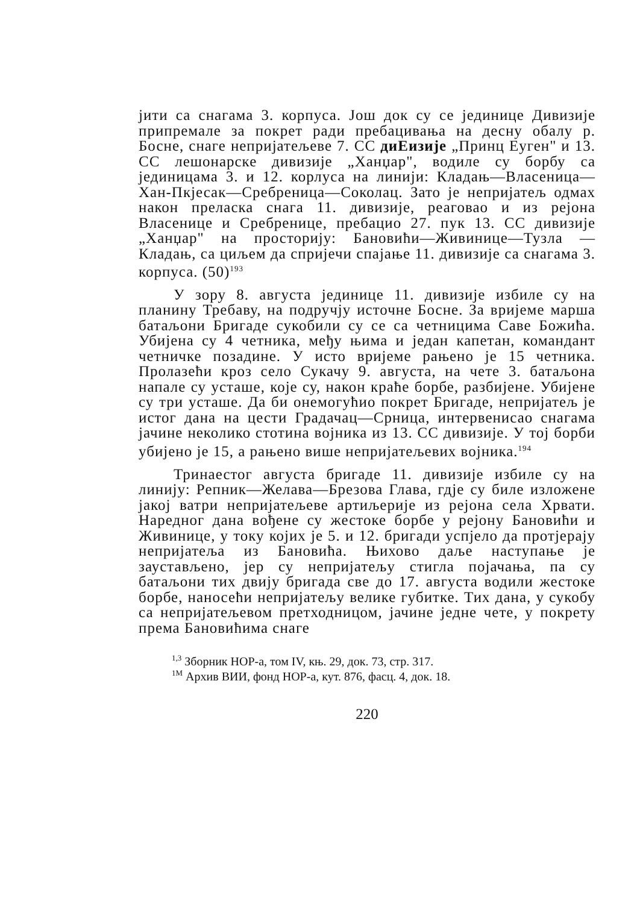јити са снагама 3. корпуса. Још док су се јединице Дивизије припремале за покрет ради пребацивања на десну обалу р. Босне, снаге непријатељеве 7. СС диЕизије „Принц Еуген" и 13. СС лешонарске дивизије „Ханџар", водиле су борбу са јединицама 3. и 12. корлуса на линији: Кладањ—Власеница—Хан-Пкјесак—Сребреница—Соколац. Зато је непријатељ одмах након преласка снага 11. дивизије, реаговао и из рејона Власенице и Сребренице, пребацио 27. пук 13. СС дивизије „Ханџар" на просторију: Бановићи—Живинице—Тузла —Кладањ, са циљем да спријечи спајање 11. дивизије са снагама 3. корпуса. (50)<sup>193</sup>
У зору 8. августа јединице 11. дивизије избиле су на планину Требаву, на подручју источне Босне. За вријеме марша батаљони Бригаде сукобили су се са четницима Саве Божића. Убијена су 4 четника, међу њима и један капетан, командант четничке позадине. У исто вријеме рањено је 15 четника. Пролазећи кроз село Сукачу 9. августа, на чете 3. батаљона напале су усташе, које су, након краће борбе, разбијене. Убијене су три усташе. Да би онемогућио покрет Бригаде, непријатељ је истог дана на цести Градачац—Срница, интервенисао снагама јачине неколико стотина војника из 13. СС дивизије. У тој борби убијено је 15, а рањено више непријатељевих војника.<sup>194</sup>
Тринаестог августа бригаде 11. дивизије избиле су на линију: Репник—Желава—Брезова Глава, гдје су биле изложене јакој ватри непријатељеве артиљерије из рејона села Хрвати. Наредног дана вођене су жестоке борбе у рејону Бановићи и Живинице, у току којих је 5. и 12. бригади успјело да протјерају непријатеља из Бановића. Њихово даље наступање је заустављено, јер су непријатељу стигла појачања, па су батаљони тих двију бригада све до 17. августа водили жестоке борбе, наносећи непријатељу велике губитке. Тих дана, у сукобу са непријатељевом претходницом, јачине једне чете, у покрету према Бановићима снаге
<sup>1,3</sup> Зборник НОР-а, том IV, књ. 29, док. 73, стр. 317.
<sup>1M</sup> Архив ВИИ, фонд НОР-а, кут. 876, фасц. 4, док. 18.
220